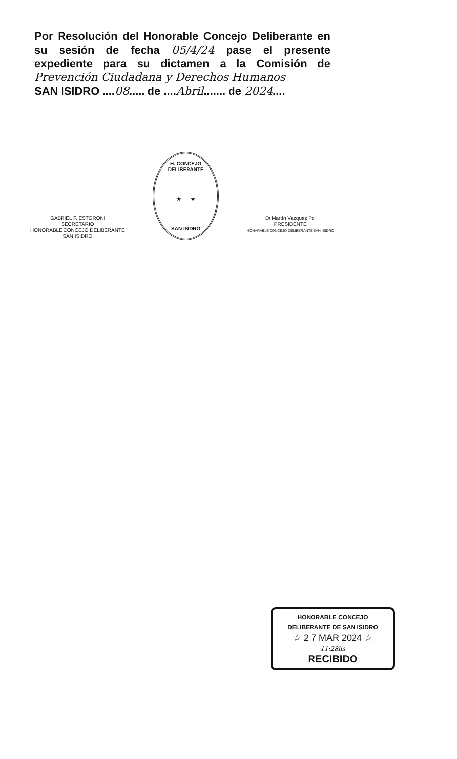Por Resolución del Honorable Concejo Deliberante en su sesión de fecha 05/4/24 pase el presente expediente para su dictamen a la Comisión de Prevención Ciudadana y Derechos Humanos
SAN ISIDRO ....08..... de ....Abril....... de 2024....
GABRIEL F. ESTORONI
SECRETARIO
HONORABLE CONCEJO DELIBERANTE
SAN ISIDRO
H. CONCEJO DELIBERANTE
★ ★
SAN ISIDRO
Dr Martín Vazquez Pol
PRESIDENTE
HONARABLE CONCEJO DELIBERANTE SAN ISIDRO
HONORABLE CONCEJO
DELIBERANTE DE SAN ISIDRO
☆ 2 7 MAR 2024 ☆
11:28hs
RECIBIDO